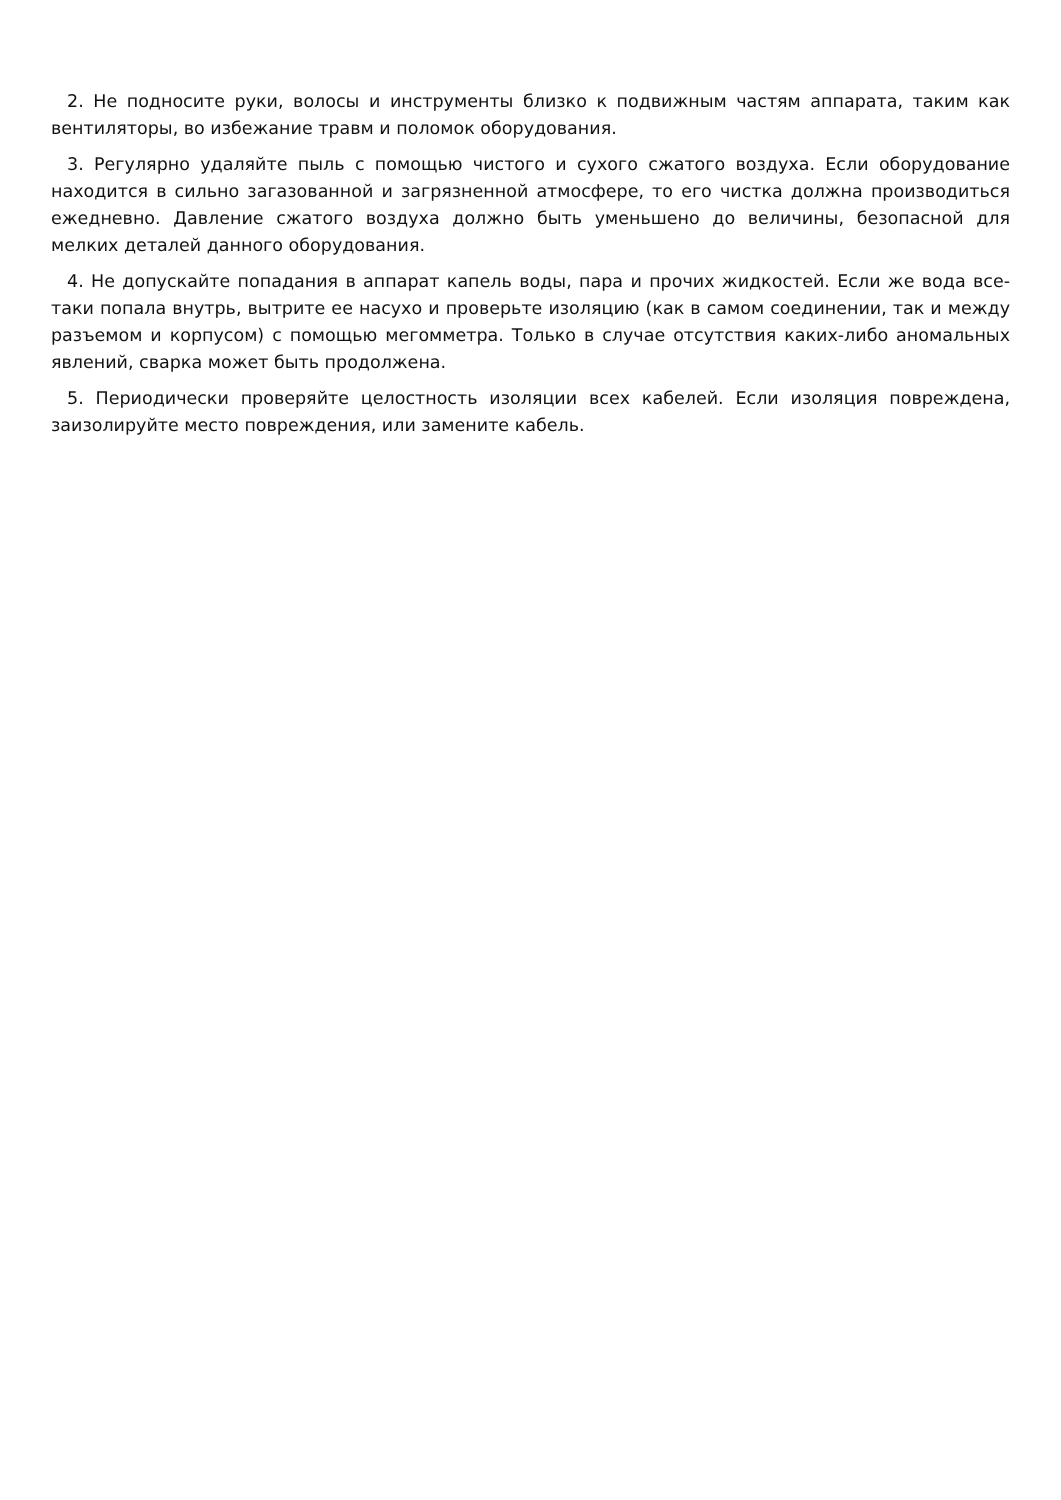2. Не подносите руки, волосы и инструменты близко к подвижным частям аппарата, таким как вентиляторы, во избежание травм и поломок оборудования.
3. Регулярно удаляйте пыль с помощью чистого и сухого сжатого воздуха. Если оборудование находится в сильно загазованной и загрязненной атмосфере, то его чистка должна производиться ежедневно. Давление сжатого воздуха должно быть уменьшено до величины, безопасной для мелких деталей данного оборудования.
4. Не допускайте попадания в аппарат капель воды, пара и прочих жидкостей. Если же вода все-таки попала внутрь, вытрите ее насухо и проверьте изоляцию (как в самом соединении, так и между разъемом и корпусом) с помощью мегомметра. Только в случае отсутствия каких-либо аномальных явлений, сварка может быть продолжена.
5. Периодически проверяйте целостность изоляции всех кабелей. Если изоляция повреждена, заизолируйте место повреждения, или замените кабель.